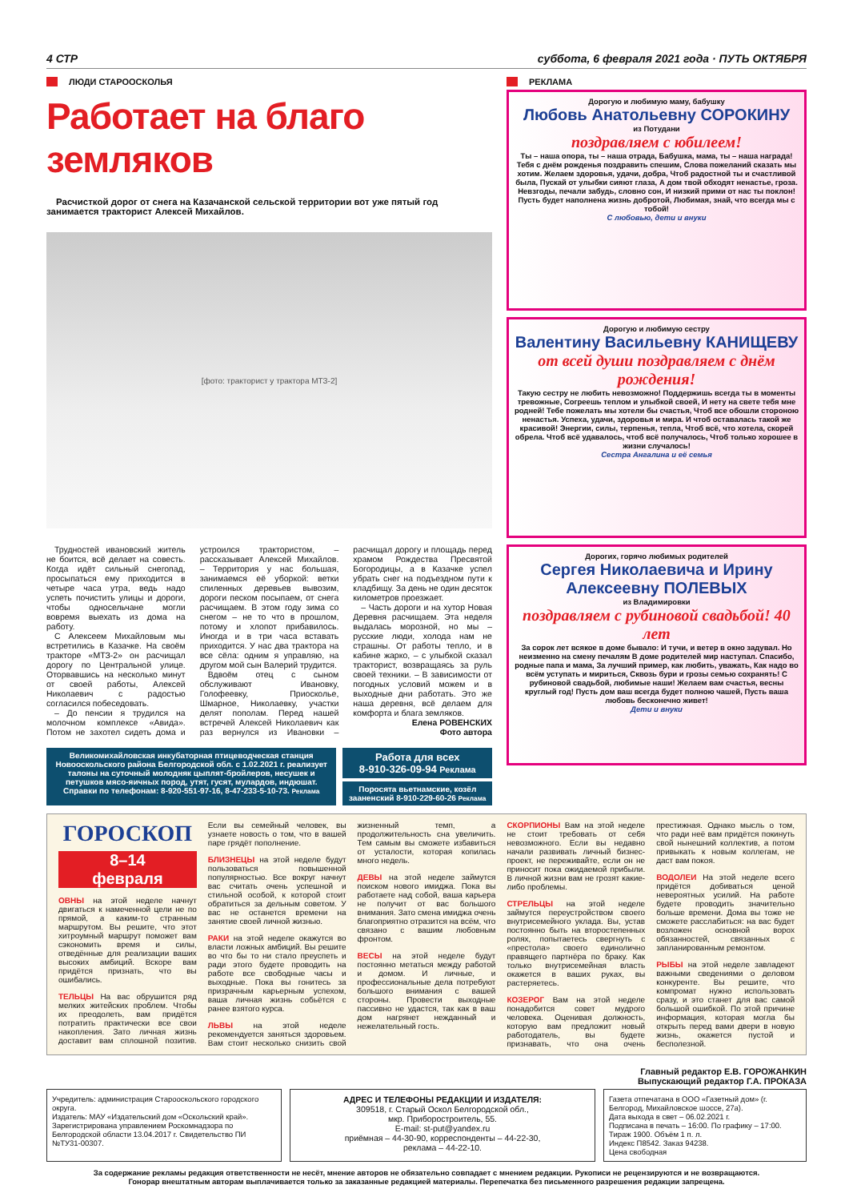4 СТР суббота, 6 февраля 2021 года · ПУТЬ ОКТЯБРЯ
ЛЮДИ СТАРООСКОЛЬЯ
Работает на благо земляков
Расчисткой дорог от снега на Казачанской сельской территории вот уже пятый год занимается тракторист Алексей Михайлов.
[фото: тракторист у трактора МТЗ-2]
Трудностей ивановский житель не боится, всё делает на совесть. Когда идёт сильный снегопад, просыпаться ему приходится в четыре часа утра, ведь надо успеть почистить улицы и дороги, чтобы односельчане могли вовремя выехать из дома на работу.
С Алексеем Михайловым мы встретились в Казачке. На своём тракторе «МТЗ-2» он расчищал дорогу по Центральной улице. Оторвавшись на несколько минут от своей работы, Алексей Николаевич с радостью согласился побеседовать.
– До пенсии я трудился на молочном комплексе «Авида». Потом не захотел сидеть дома и устроился трактористом, – рассказывает Алексей Михайлов. – Территория у нас большая, занимаемся её уборкой: ветки спиленных деревьев вывозим, дороги песком посыпаем, от снега расчищаем. В этом году зима со снегом – не то что в прошлом, потому и хлопот прибавилось. Иногда и в три часа вставать приходится. У нас два трактора на все сёла: одним я управляю, на другом мой сын Валерий трудится.
Вдвоём отец с сыном обслуживают Ивановку, Голофеевку, Приосколье, Шмарное, Николаевку, участки делят пополам. Перед нашей встречей Алексей Николаевич как раз вернулся из Ивановки – расчищал дорогу и площадь перед храмом Рождества Пресвятой Богородицы, а в Казачке успел убрать снег на подъездном пути к кладбищу. За день не один десяток километров проезжает.
– Часть дороги и на хутор Новая Деревня расчищаем. Эта неделя выдалась морозной, но мы – русские люди, холода нам не страшны. От работы тепло, и в кабине жарко, – с улыбкой сказал тракторист, возвращаясь за руль своей техники. – В зависимости от погодных условий можем и в выходные дни работать. Это же наша деревня, всё делаем для комфорта и блага земляков.
Елена РОВЕНСКИХ
Фото автора
Великомихайловская инкубаторная птицеводческая станция
Новооскольского района Белгородской обл. с 1.02.2021 г. реализует талоны на суточный молодняк цыплят-бройлеров, несушек и петушков мясо-яичных пород, утят, гусят, мулардов, индюшат.
Справки по телефонам: 8-920-551-97-16, 8-47-233-5-10-73. Реклама
Работа для всех
8-910-326-09-94 Реклама
Поросята вьетнамские, козёл зааненский 8-910-229-60-26 Реклама
РЕКЛАМА
Дорогую и любимую маму, бабушку
Любовь Анатольевну СОРОКИНУ
из Потудани
поздравляем с юбилеем!
Ты – наша опора, ты – наша отрада, Бабушка, мама, ты – наша награда! Тебя с днём рожденья поздравить спешим, Слова пожеланий сказать мы хотим. Желаем здоровья, удачи, добра, Чтоб радостной ты и счастливой была, Пускай от улыбки сияют глаза, А дом твой обходят ненастье, гроза. Невзгоды, печали забудь, словно сон, И низкий прими от нас ты поклон! Пусть будет наполнена жизнь добротой, Любимая, знай, что всегда мы с тобой!
С любовью, дети и внуки
Дорогую и любимую сестру
Валентину Васильевну КАНИЩЕВУ
от всей души поздравляем с днём рождения!
Такую сестру не любить невозможно! Поддержишь всегда ты в моменты тревожные, Согреешь теплом и улыбкой своей, И нету на свете тебя мне родней! Тебе пожелать мы хотели бы счастья, Чтоб все обошли стороною ненастья. Успеха, удачи, здоровья и мира. И чтоб оставалась такой же красивой! Энергии, силы, терпенья, тепла, Чтоб всё, что хотела, скорей обрела. Чтоб всё удавалось, чтоб всё получалось, Чтоб только хорошее в жизни случалось!
Сестра Ангалина и её семья
Дорогих, горячо любимых родителей
Сергея Николаевича и Ирину Алексеевну ПОЛЕВЫХ
из Владимировки
поздравляем с рубиновой свадьбой! 40 лет
За сорок лет всякое в доме бывало: И тучи, и ветер в окно задувал. Но неизменно на смену печалям В доме родителей мир наступал. Спасибо, родные папа и мама, За лучший пример, как любить, уважать, Как надо во всём уступать и мириться, Сквозь бури и грозы семью сохранять! С рубиновой свадьбой, любимые наши! Желаем вам счастья, весны круглый год! Пусть дом ваш всегда будет полною чашей, Пусть ваша любовь бесконечно живет!
Дети и внуки
ГОРОСКОП
8–14
февраля
ОВНЫ на этой неделе начнут двигаться к намеченной цели не по прямой, а каким-то странным маршрутом. Вы решите, что этот хитроумный маршрут поможет вам сэкономить время и силы, отведённые для реализации ваших высоких амбиций. Вскоре вам придётся признать, что вы ошибались.
ТЕЛЬЦЫ На вас обрушится ряд мелких житейских проблем. Чтобы их преодолеть, вам придётся потратить практически все свои накопления. Зато личная жизнь доставит вам сплошной позитив. Если вы семейный человек, вы узнаете новость о том, что в вашей паре грядёт пополнение.
БЛИЗНЕЦЫ на этой неделе будут пользоваться повышенной популярностью. Все вокруг начнут вас считать очень успешной и стильной особой, к которой стоит обратиться за дельным советом. У вас не останется времени на занятие своей личной жизнью.
РАКИ на этой неделе окажутся во власти ложных амбиций. Вы решите во что бы то ни стало преуспеть и ради этого будете проводить на работе все свободные часы и выходные. Пока вы гонитесь за призрачным карьерным успехом, ваша личная жизнь собьётся с ранее взятого курса.
ЛЬВЫ на этой неделе рекомендуется заняться здоровьем. Вам стоит несколько снизить свой жизненный темп, а продолжительность сна увеличить. Тем самым вы сможете избавиться от усталости, которая копилась много недель.
ДЕВЫ на этой неделе займутся поиском нового имиджа. Пока вы работаете над собой, ваша карьера не получит от вас большого внимания. Зато смена имиджа очень благоприятно отразится на всём, что связано с вашим любовным фронтом.
ВЕСЫ на этой неделе будут постоянно метаться между работой и домом. И личные, и профессиональные дела потребуют большого внимания с вашей стороны. Провести выходные пассивно не удастся, так как в ваш дом нагрянет нежданный и нежелательный гость.
СКОРПИОНЫ Вам на этой неделе не стоит требовать от себя невозможного. Если вы недавно начали развивать личный бизнес-проект, не переживайте, если он не приносит пока ожидаемой прибыли. В личной жизни вам не грозят какие-либо проблемы.
СТРЕЛЬЦЫ на этой неделе займутся переустройством своего внутрисемейного уклада. Вы, устав постоянно быть на второстепенных ролях, попытаетесь свергнуть с «престола» своего единолично правящего партнёра по браку. Как только внутрисемейная власть окажется в ваших руках, вы растеряетесь.
КОЗЕРОГ Вам на этой неделе понадобится совет мудрого человека. Оценивая должность, которую вам предложит новый работодатель, вы будете признавать, что она очень престижная. Однако мысль о том, что ради неё вам придётся покинуть свой нынешний коллектив, а потом привыкать к новым коллегам, не даст вам покоя.
ВОДОЛЕИ На этой неделе всего придётся добиваться ценой невероятных усилий. На работе будете проводить значительно больше времени. Дома вы тоже не сможете расслабиться: на вас будет возложен основной ворох обязанностей, связанных с запланированным ремонтом.
РЫБЫ на этой неделе завладеют важными сведениями о деловом конкуренте. Вы решите, что компромат нужно использовать сразу, и это станет для вас самой большой ошибкой. По этой причине информация, которая могла бы открыть перед вами двери в новую жизнь, окажется пустой и бесполезной.
Главный редактор Е.В. ГОРОЖАНКИН
Выпускающий редактор Г.А. ПРОКАЗА
Учредитель: администрация Старооскольского городского округа.
Издатель: МАУ «Издательский дом «Оскольский край».
Зарегистрирована управлением Роскомнадзора по Белгородской области 13.04.2017 г. Свидетельство ПИ №ТУ31-00307.
АДРЕС И ТЕЛЕФОНЫ РЕДАКЦИИ И ИЗДАТЕЛЯ:
309518, г. Старый Оскол Белгородской обл.,
мкр. Приборостроитель, 55.
E-mail: st-put@yandex.ru
приёмная – 44-30-90, корреспонденты – 44-22-30,
реклама – 44-22-10.
Газета отпечатана в ООО «Газетный дом» (г. Белгород, Михайловское шоссе, 27а).
Дата выхода в свет – 06.02.2021 г.
Подписана в печать – 16:00. По графику – 17:00.
Тираж 1900. Объём 1 п. л.
Индекс П8542. Заказ 94238.
Цена свободная
За содержание рекламы редакция ответственности не несёт, мнение авторов не обязательно совпадает с мнением редакции. Рукописи не рецензируются и не возвращаются.
Гонорар внештатным авторам выплачивается только за заказанные редакцией материалы. Перепечатка без письменного разрешения редакции запрещена.